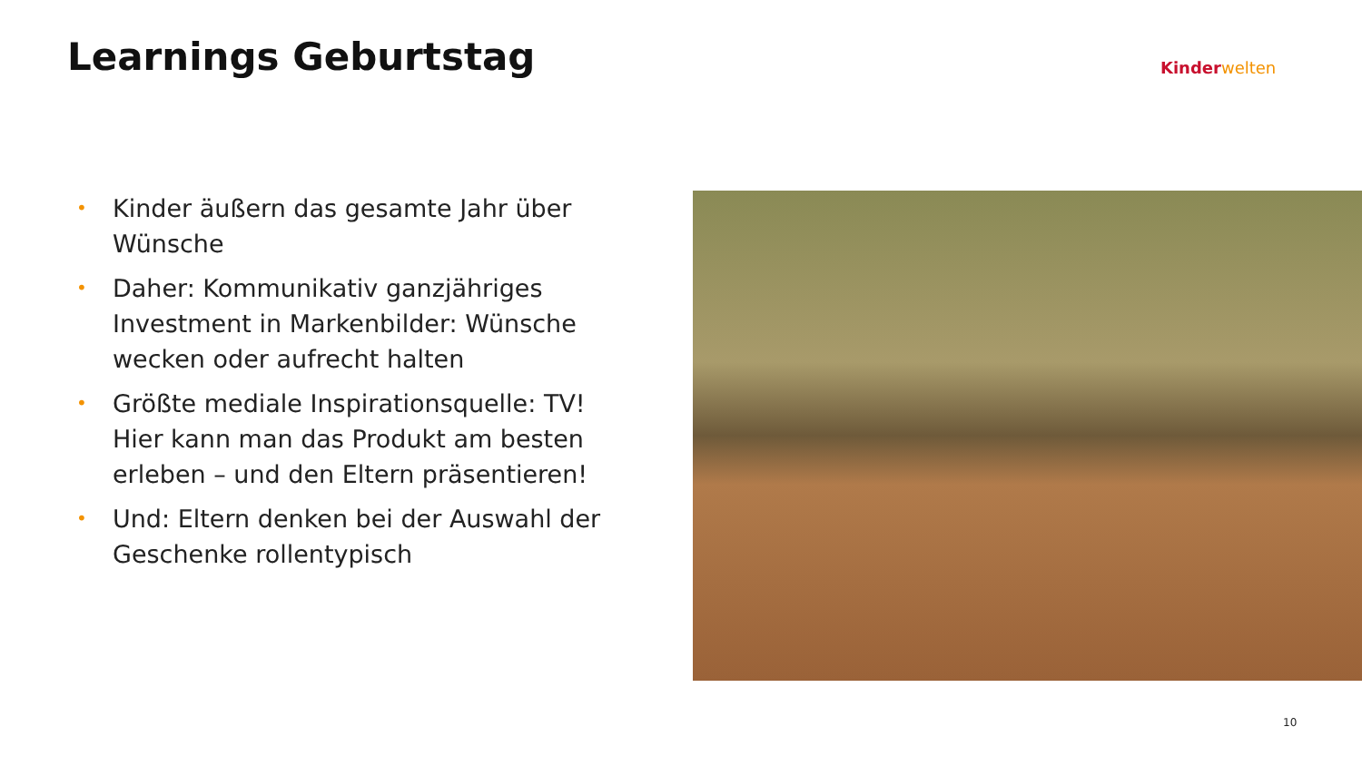Learnings Geburtstag Kinder welten
• Kinder äußern das gesamte Jahr über Wünsche
• Daher: Kommunikativ ganzjähriges Investment in Markenbilder: Wünsche wecken oder aufrecht halten
• Größte mediale Inspirationsquelle: TV! Hier kann man das Produkt am besten erleben – und den Eltern präsentieren!
• Und: Eltern denken bei der Auswahl der Geschenke rollentypisch
10